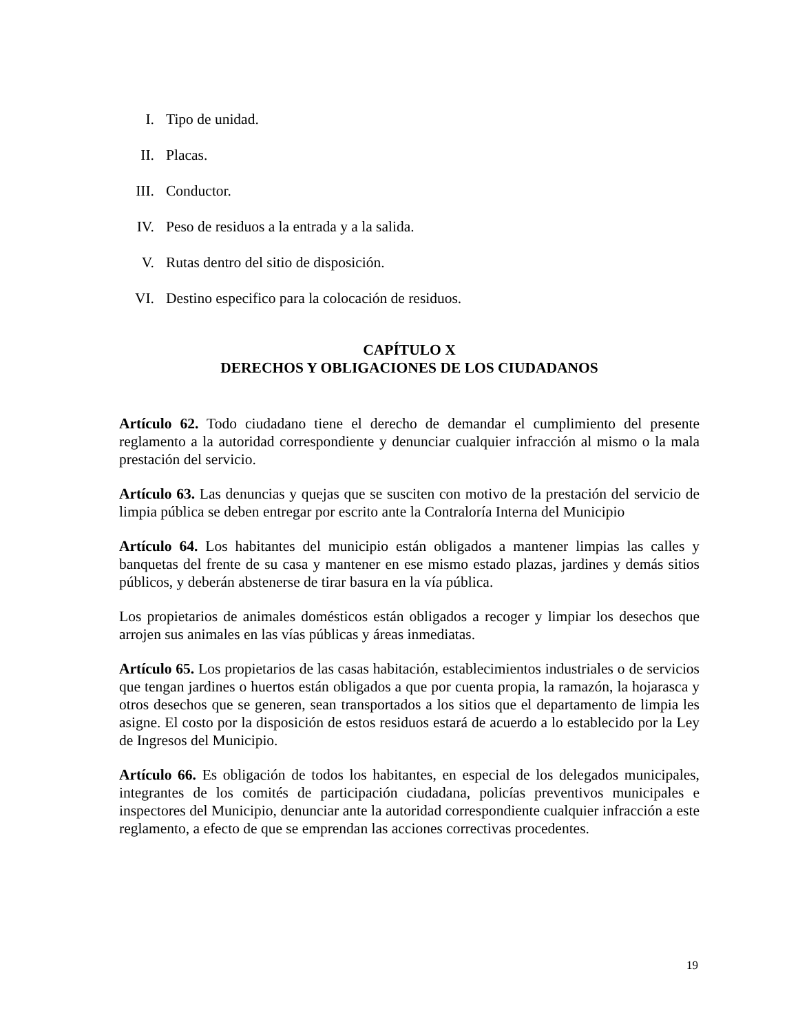I. Tipo de unidad.
II. Placas.
III. Conductor.
IV. Peso de residuos a la entrada y a la salida.
V. Rutas dentro del sitio de disposición.
VI. Destino especifico para la colocación de residuos.
CAPÍTULO X
DERECHOS Y OBLIGACIONES DE LOS CIUDADANOS
Artículo 62. Todo ciudadano tiene el derecho de demandar el cumplimiento del presente reglamento a la autoridad correspondiente y denunciar cualquier infracción al mismo o la mala prestación del servicio.
Artículo 63. Las denuncias y quejas que se susciten con motivo de la prestación del servicio de limpia pública se deben entregar por escrito ante la Contraloría Interna del Municipio
Artículo 64. Los habitantes del municipio están obligados a mantener limpias las calles y banquetas del frente de su casa y mantener en ese mismo estado plazas, jardines y demás sitios públicos, y deberán abstenerse de tirar basura en la vía pública.
Los propietarios de animales domésticos están obligados a recoger y limpiar los desechos que arrojen sus animales en las vías públicas y áreas inmediatas.
Artículo 65. Los propietarios de las casas habitación, establecimientos industriales o de servicios que tengan jardines o huertos están obligados a que por cuenta propia, la ramazón, la hojarasca y otros desechos que se generen, sean transportados a los sitios que el departamento de limpia les asigne. El costo por la disposición de estos residuos estará de acuerdo a lo establecido por la Ley de Ingresos del Municipio.
Artículo 66. Es obligación de todos los habitantes, en especial de los delegados municipales, integrantes de los comités de participación ciudadana, policías preventivos municipales e inspectores del Municipio, denunciar ante la autoridad correspondiente cualquier infracción a este reglamento, a efecto de que se emprendan las acciones correctivas procedentes.
19